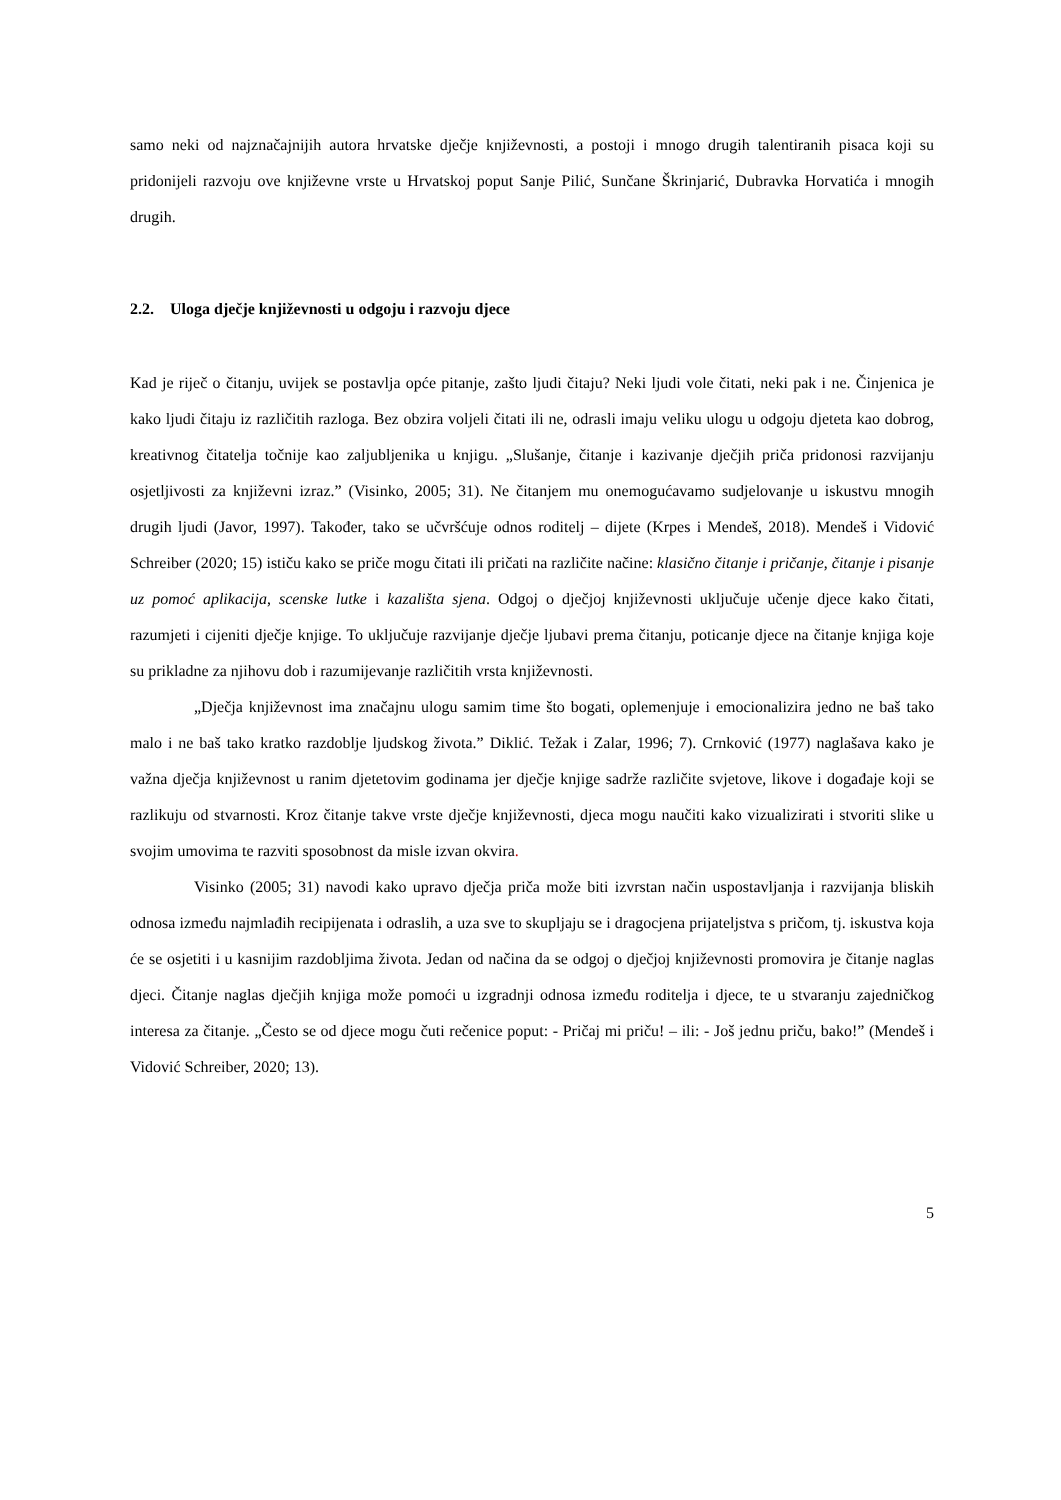samo neki od najznačajnijih autora hrvatske dječje književnosti, a postoji i mnogo drugih talentiranih pisaca koji su pridonijeli razvoju ove književne vrste u Hrvatskoj poput Sanje Pilić, Sunčane Škrinjarić, Dubravka Horvatića i mnogih drugih.
2.2. Uloga dječje književnosti u odgoju i razvoju djece
Kad je riječ o čitanju, uvijek se postavlja opće pitanje, zašto ljudi čitaju? Neki ljudi vole čitati, neki pak i ne. Činjenica je kako ljudi čitaju iz različitih razloga. Bez obzira voljeli čitati ili ne, odrasli imaju veliku ulogu u odgoju djeteta kao dobrog, kreativnog čitatelja točnije kao zaljubljenika u knjigu. „Slušanje, čitanje i kazivanje dječjih priča pridonosi razvijanju osjetljivosti za književni izraz.” (Visinko, 2005; 31). Ne čitanjem mu onemogućavamo sudjelovanje u iskustvu mnogih drugih ljudi (Javor, 1997). Također, tako se učvršćuje odnos roditelj – dijete (Krpes i Mendeš, 2018). Mendeš i Vidović Schreiber (2020; 15) ističu kako se priče mogu čitati ili pričati na različite načine: klasično čitanje i pričanje, čitanje i pisanje uz pomoć aplikacija, scenske lutke i kazališta sjena. Odgoj o dječjoj književnosti uključuje učenje djece kako čitati, razumjeti i cijeniti dječje knjige. To uključuje razvijanje dječje ljubavi prema čitanju, poticanje djece na čitanje knjiga koje su prikladne za njihovu dob i razumijevanje različitih vrsta književnosti.
„Dječja književnost ima značajnu ulogu samim time što bogati, oplemenjuje i emocionalizira jedno ne baš tako malo i ne baš tako kratko razdoblje ljudskog života.” Diklić. Težak i Zalar, 1996; 7). Crnković (1977) naglašava kako je važna dječja književnost u ranim djetetovim godinama jer dječje knjige sadrže različite svjetove, likove i događaje koji se razlikuju od stvarnosti. Kroz čitanje takve vrste dječje književnosti, djeca mogu naučiti kako vizualizirati i stvoriti slike u svojim umovima te razviti sposobnost da misle izvan okvira.
Visinko (2005; 31) navodi kako upravo dječja priča može biti izvrstan način uspostavljanja i razvijanja bliskih odnosa između najmlađih recipijenata i odraslih, a uza sve to skupljaju se i dragocjena prijateljstva s pričom, tj. iskustva koja će se osjetiti i u kasnijim razdobljima života. Jedan od načina da se odgoj o dječjoj književnosti promovira je čitanje naglas djeci. Čitanje naglas dječjih knjiga može pomoći u izgradnji odnosa između roditelja i djece, te u stvaranju zajedničkog interesa za čitanje. „Često se od djece mogu čuti rečenice poput: - Pričaj mi priču! – ili: - Još jednu priču, bako!” (Mendeš i Vidović Schreiber, 2020; 13).
5